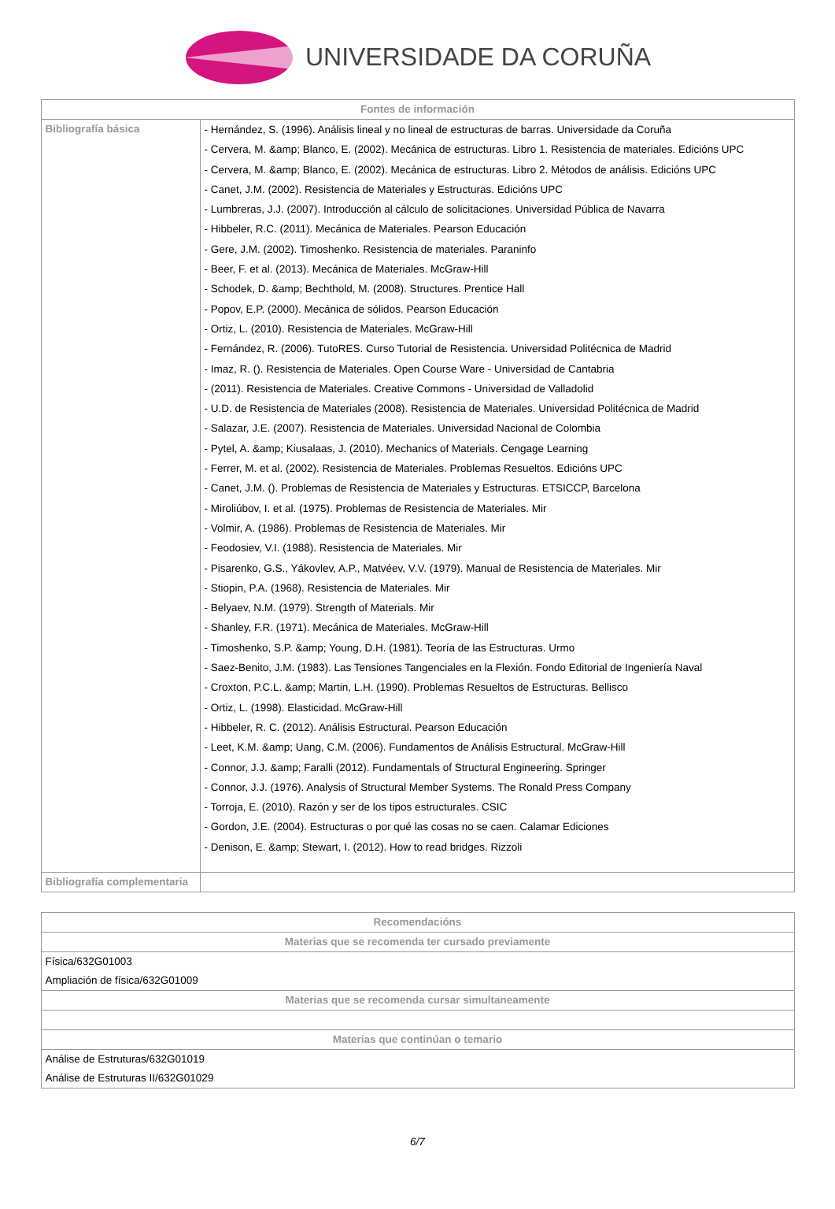UNIVERSIDADE DA CORUÑA
| Fontes de información | |
| --- | --- |
| Bibliografía básica | - Hernández, S. (1996). Análisis lineal y no lineal de estructuras de barras. Universidade da Coruña - Cervera, M. &amp; Blanco, E. (2002). Mecánica de estructuras. Libro 1. Resistencia de materiales. Edicións UPC - Cervera, M. &amp; Blanco, E. (2002). Mecánica de estructuras. Libro 2. Métodos de análisis. Edicións UPC - Canet, J.M. (2002). Resistencia de Materiales y Estructuras. Edicións UPC - Lumbreras, J.J. (2007). Introducción al cálculo de solicitaciones. Universidad Pública de Navarra - Hibbeler, R.C. (2011). Mecánica de Materiales. Pearson Educación - Gere, J.M. (2002). Timoshenko. Resistencia de materiales. Paraninfo - Beer, F. et al. (2013). Mecánica de Materiales. McGraw-Hill - Schodek, D. &amp; Bechthold, M. (2008). Structures. Prentice Hall - Popov, E.P. (2000). Mecánica de sólidos. Pearson Educación - Ortiz, L. (2010). Resistencia de Materiales. McGraw-Hill - Fernández, R. (2006). TutoRES. Curso Tutorial de Resistencia. Universidad Politécnica de Madrid - Imaz, R. (). Resistencia de Materiales. Open Course Ware - Universidad de Cantabria - (2011). Resistencia de Materiales. Creative Commons - Universidad de Valladolid - U.D. de Resistencia de Materiales (2008). Resistencia de Materiales. Universidad Politécnica de Madrid - Salazar, J.E. (2007). Resistencia de Materiales. Universidad Nacional de Colombia - Pytel, A. &amp; Kiusalaas, J. (2010). Mechanics of Materials. Cengage Learning - Ferrer, M. et al. (2002). Resistencia de Materiales. Problemas Resueltos. Edicións UPC - Canet, J.M. (). Problemas de Resistencia de Materiales y Estructuras. ETSICCP, Barcelona - Miroliúbov, I. et al. (1975). Problemas de Resistencia de Materiales. Mir - Volmir, A. (1986). Problemas de Resistencia de Materiales. Mir - Feodosiev, V.I. (1988). Resistencia de Materiales. Mir - Pisarenko, G.S., Yákovlev, A.P., Matvéev, V.V. (1979). Manual de Resistencia de Materiales. Mir - Stiopin, P.A. (1968). Resistencia de Materiales. Mir - Belyaev, N.M. (1979). Strength of Materials. Mir - Shanley, F.R. (1971). Mecánica de Materiales. McGraw-Hill - Timoshenko, S.P. &amp; Young, D.H. (1981). Teoría de las Estructuras. Urmo - Saez-Benito, J.M. (1983). Las Tensiones Tangenciales en la Flexión. Fondo Editorial de Ingeniería Naval - Croxton, P.C.L. &amp; Martin, L.H. (1990). Problemas Resueltos de Estructuras. Bellisco - Ortiz, L. (1998). Elasticidad. McGraw-Hill - Hibbeler, R. C. (2012). Análisis Estructural. Pearson Educación - Leet, K.M. &amp; Uang, C.M. (2006). Fundamentos de Análisis Estructural. McGraw-Hill - Connor, J.J. &amp; Faralli (2012). Fundamentals of Structural Engineering. Springer - Connor, J.J. (1976). Analysis of Structural Member Systems. The Ronald Press Company - Torroja, E. (2010). Razón y ser de los tipos estructurales. CSIC - Gordon, J.E. (2004). Estructuras o por qué las cosas no se caen. Calamar Ediciones - Denison, E. &amp; Stewart, I. (2012). How to read bridges. Rizzoli |
| Bibliografía complementaria | |
| Recomendacións |
| --- |
| Materias que se recomenda ter cursado previamente |
| Física/632G01003 Ampliación de física/632G01009 |
| Materias que se recomenda cursar simultaneamente |
| Materias que continúan o temario |
| Análise de Estruturas/632G01019 Análise de Estruturas II/632G01029 |
6/7